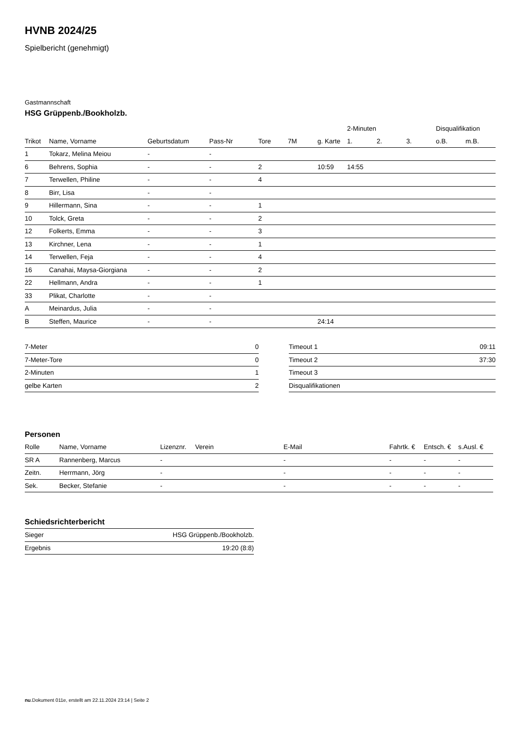HVNB 2024/25
Spielbericht (genehmigt)
Gastmannschaft
HSG Grüppenb./Bookholzb.
| | | | | | | | 2-Minuten | | | Disqualifikation | |
| --- | --- | --- | --- | --- | --- | --- | --- | --- | --- | --- | --- |
| Trikot | Name, Vorname | Geburtsdatum | Pass-Nr | Tore | 7M | g. Karte | 1. | 2. | 3. | o.B. | m.B. |
| 1 | Tokarz, Melina Meiou | - | - | | | | | | | | |
| 6 | Behrens, Sophia | - | - | 2 | | 10:59 | 14:55 | | | | |
| 7 | Terwellen, Philine | - | - | 4 | | | | | | | |
| 8 | Birr, Lisa | - | - | | | | | | | | |
| 9 | Hillermann, Sina | - | - | 1 | | | | | | | |
| 10 | Tolck, Greta | - | - | 2 | | | | | | | |
| 12 | Folkerts, Emma | - | - | 3 | | | | | | | |
| 13 | Kirchner, Lena | - | - | 1 | | | | | | | |
| 14 | Terwellen, Feja | - | - | 4 | | | | | | | |
| 16 | Canahai, Maysa-Giorgiana | - | - | 2 | | | | | | | |
| 22 | Hellmann, Andra | - | - | 1 | | | | | | | |
| 33 | Plikat, Charlotte | - | - | | | | | | | | |
| A | Meinardus, Julia | - | - | | | | | | | | |
| B | Steffen, Maurice | - | - | | | 24:14 | | | | | |
| 7-Meter | 0 |
| 7-Meter-Tore | 0 |
| 2-Minuten | 1 |
| gelbe Karten | 2 |
| Timeout 1 | 09:11 |
| Timeout 2 | 37:30 |
| Timeout 3 | |
| Disqualifikationen | |
Personen
| Rolle | Name, Vorname | Lizenznr. | Verein | E-Mail | Fahrtk. € | Entsch. € | s.Ausl. € |
| --- | --- | --- | --- | --- | --- | --- | --- |
| SR A | Rannenberg, Marcus | - | | - | - | - | - |
| Zeitn. | Herrmann, Jörg | - | | - | - | - | - |
| Sek. | Becker, Stefanie | - | | - | - | - | - |
Schiedsrichterbericht
| Sieger | HSG Grüppenb./Bookholzb. |
| Ergebnis | 19:20 (8:8) |
nu.Dokument 011e, erstellt am 22.11.2024 23:14 | Seite 2